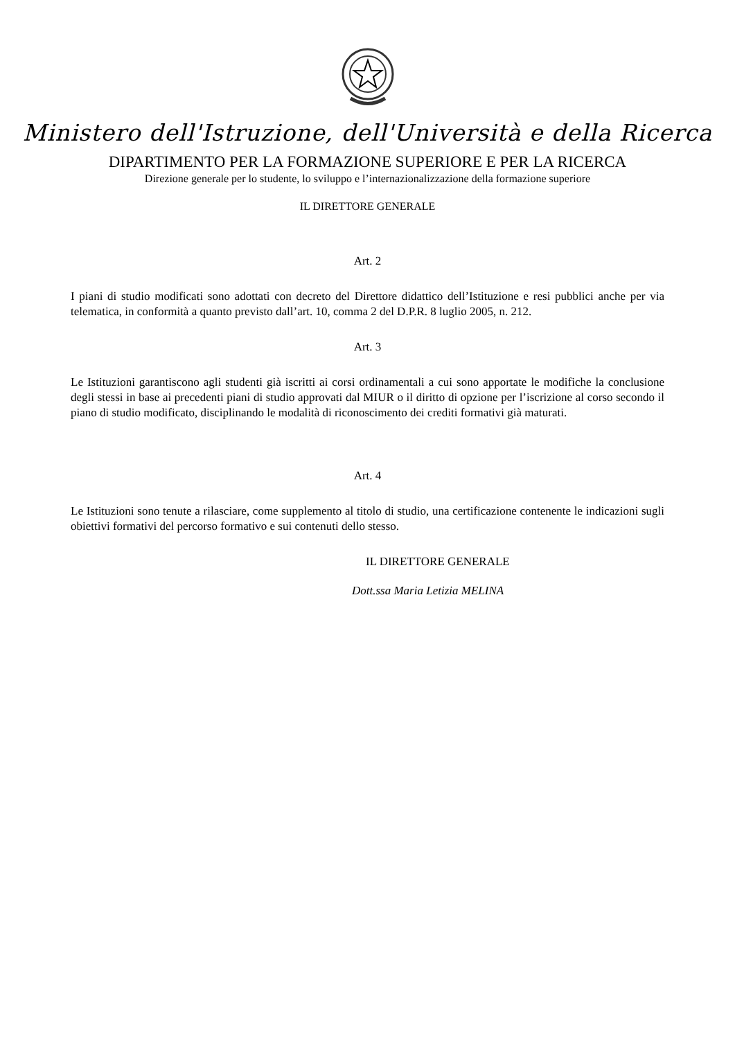Ministero dell'Istruzione, dell'Università e della Ricerca
DIPARTIMENTO PER LA FORMAZIONE SUPERIORE E PER LA RICERCA
Direzione generale per lo studente, lo sviluppo e l’internazionalizzazione della formazione superiore
IL DIRETTORE GENERALE
Art. 2
I piani di studio modificati sono adottati con decreto del Direttore didattico dell’Istituzione e resi pubblici anche per via telematica, in conformità a quanto previsto dall’art. 10, comma 2 del D.P.R. 8 luglio 2005, n. 212.
Art. 3
Le Istituzioni garantiscono agli studenti già iscritti ai corsi ordinamentali a cui sono apportate le modifiche la conclusione degli stessi in base ai precedenti piani di studio approvati dal MIUR o il diritto di opzione per l’iscrizione al corso secondo il piano di studio modificato, disciplinando le modalità di riconoscimento dei crediti formativi già maturati.
Art. 4
Le Istituzioni sono tenute a rilasciare, come supplemento al titolo di studio, una certificazione contenente le indicazioni sugli obiettivi formativi del percorso formativo e sui contenuti dello stesso.
IL DIRETTORE GENERALE
Dott.ssa Maria Letizia MELINA